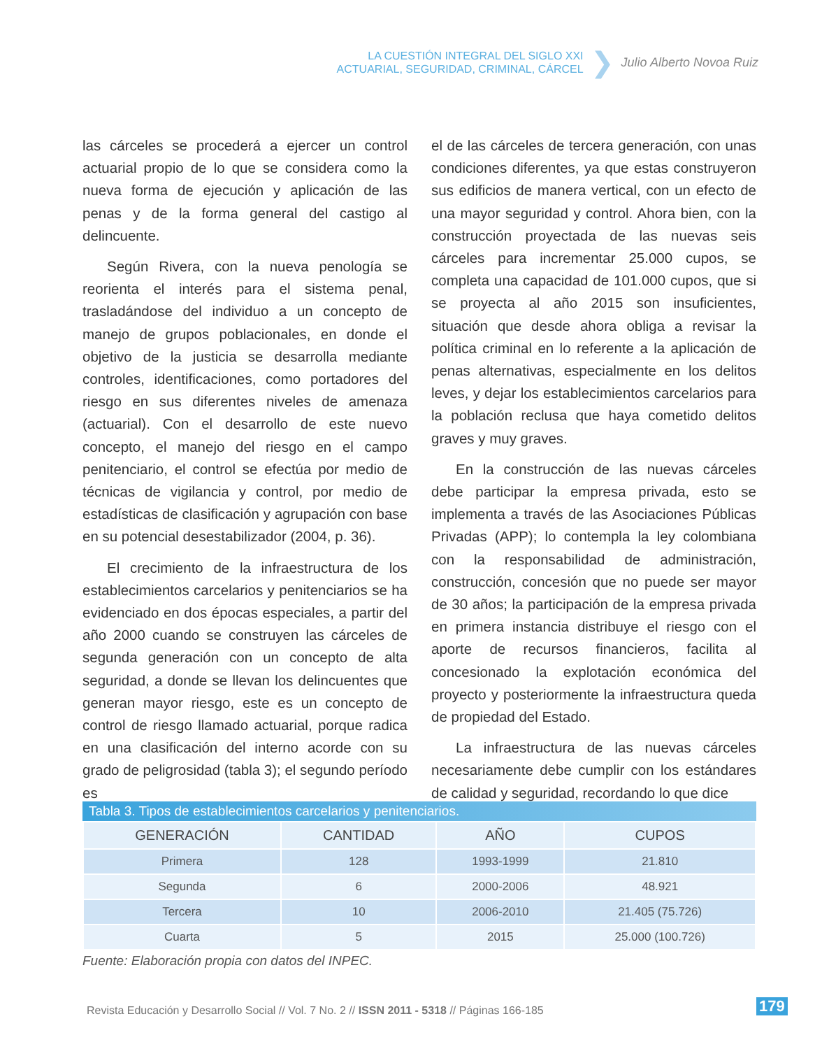LA CUESTIÓN INTEGRAL DEL SIGLO XXI
ACTUARIAL, SEGURIDAD, CRIMINAL, CÁRCEL
❯ Julio Alberto Novoa Ruiz
las cárceles se procederá a ejercer un control actuarial propio de lo que se considera como la nueva forma de ejecución y aplicación de las penas y de la forma general del castigo al delincuente.
Según Rivera, con la nueva penología se reorienta el interés para el sistema penal, trasladándose del individuo a un concepto de manejo de grupos poblacionales, en donde el objetivo de la justicia se desarrolla mediante controles, identificaciones, como portadores del riesgo en sus diferentes niveles de amenaza (actuarial). Con el desarrollo de este nuevo concepto, el manejo del riesgo en el campo penitenciario, el control se efectúa por medio de técnicas de vigilancia y control, por medio de estadísticas de clasificación y agrupación con base en su potencial desestabilizador (2004, p. 36).
El crecimiento de la infraestructura de los establecimientos carcelarios y penitenciarios se ha evidenciado en dos épocas especiales, a partir del año 2000 cuando se construyen las cárceles de segunda generación con un concepto de alta seguridad, a donde se llevan los delincuentes que generan mayor riesgo, este es un concepto de control de riesgo llamado actuarial, porque radica en una clasificación del interno acorde con su grado de peligrosidad (tabla 3); el segundo período es
el de las cárceles de tercera generación, con unas condiciones diferentes, ya que estas construyeron sus edificios de manera vertical, con un efecto de una mayor seguridad y control. Ahora bien, con la construcción proyectada de las nuevas seis cárceles para incrementar 25.000 cupos, se completa una capacidad de 101.000 cupos, que si se proyecta al año 2015 son insuficientes, situación que desde ahora obliga a revisar la política criminal en lo referente a la aplicación de penas alternativas, especialmente en los delitos leves, y dejar los establecimientos carcelarios para la población reclusa que haya cometido delitos graves y muy graves.
En la construcción de las nuevas cárceles debe participar la empresa privada, esto se implementa a través de las Asociaciones Públicas Privadas (APP); lo contempla la ley colombiana con la responsabilidad de administración, construcción, concesión que no puede ser mayor de 30 años; la participación de la empresa privada en primera instancia distribuye el riesgo con el aporte de recursos financieros, facilita al concesionado la explotación económica del proyecto y posteriormente la infraestructura queda de propiedad del Estado.
La infraestructura de las nuevas cárceles necesariamente debe cumplir con los estándares de calidad y seguridad, recordando lo que dice
Tabla 3. Tipos de establecimientos carcelarios y penitenciarios.
| GENERACIÓN | CANTIDAD | AÑO | CUPOS |
| --- | --- | --- | --- |
| Primera | 128 | 1993-1999 | 21.810 |
| Segunda | 6 | 2000-2006 | 48.921 |
| Tercera | 10 | 2006-2010 | 21.405 (75.726) |
| Cuarta | 5 | 2015 | 25.000 (100.726) |
Fuente: Elaboración propia con datos del INPEC.
Revista Educación y Desarrollo Social // Vol. 7 No. 2 // ISSN 2011 - 5318 // Páginas 166-185
179